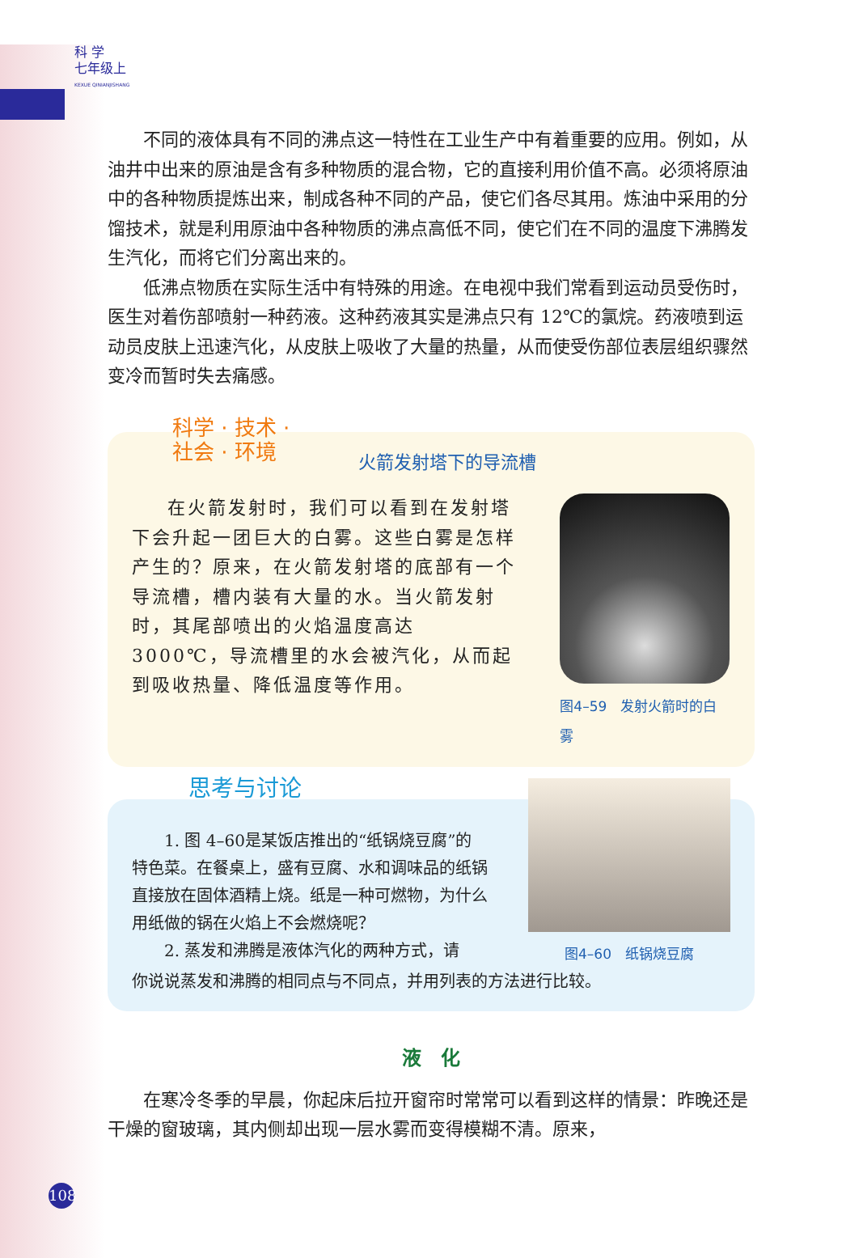科 学
七年级上
KEXUE QINIANJISHANG
不同的液体具有不同的沸点这一特性在工业生产中有着重要的应用。例如，从油井中出来的原油是含有多种物质的混合物，它的直接利用价值不高。必须将原油中的各种物质提炼出来，制成各种不同的产品，使它们各尽其用。炼油中采用的分馏技术，就是利用原油中各种物质的沸点高低不同，使它们在不同的温度下沸腾发生汽化，而将它们分离出来的。
低沸点物质在实际生活中有特殊的用途。在电视中我们常看到运动员受伤时，医生对着伤部喷射一种药液。这种药液其实是沸点只有 12℃的氯烷。药液喷到运动员皮肤上迅速汽化，从皮肤上吸收了大量的热量，从而使受伤部位表层组织骤然变冷而暂时失去痛感。
科学 · 技术 ·
社会 · 环境
火箭发射塔下的导流槽
在火箭发射时，我们可以看到在发射塔下会升起一团巨大的白雾。这些白雾是怎样产生的？原来，在火箭发射塔的底部有一个导流槽，槽内装有大量的水。当火箭发射时，其尾部喷出的火焰温度高达 3000℃，导流槽里的水会被汽化，从而起到吸收热量、降低温度等作用。
图4–59　发射火箭时的白雾
思考与讨论
1. 图 4–60是某饭店推出的“纸锅烧豆腐”的特色菜。在餐桌上，盛有豆腐、水和调味品的纸锅直接放在固体酒精上烧。纸是一种可燃物，为什么用纸做的锅在火焰上不会燃烧呢？
2. 蒸发和沸腾是液体汽化的两种方式，请
图4–60　纸锅烧豆腐
你说说蒸发和沸腾的相同点与不同点，并用列表的方法进行比较。
液　化
在寒冷冬季的早晨，你起床后拉开窗帘时常常可以看到这样的情景：昨晚还是干燥的窗玻璃，其内侧却出现一层水雾而变得模糊不清。原来，
108